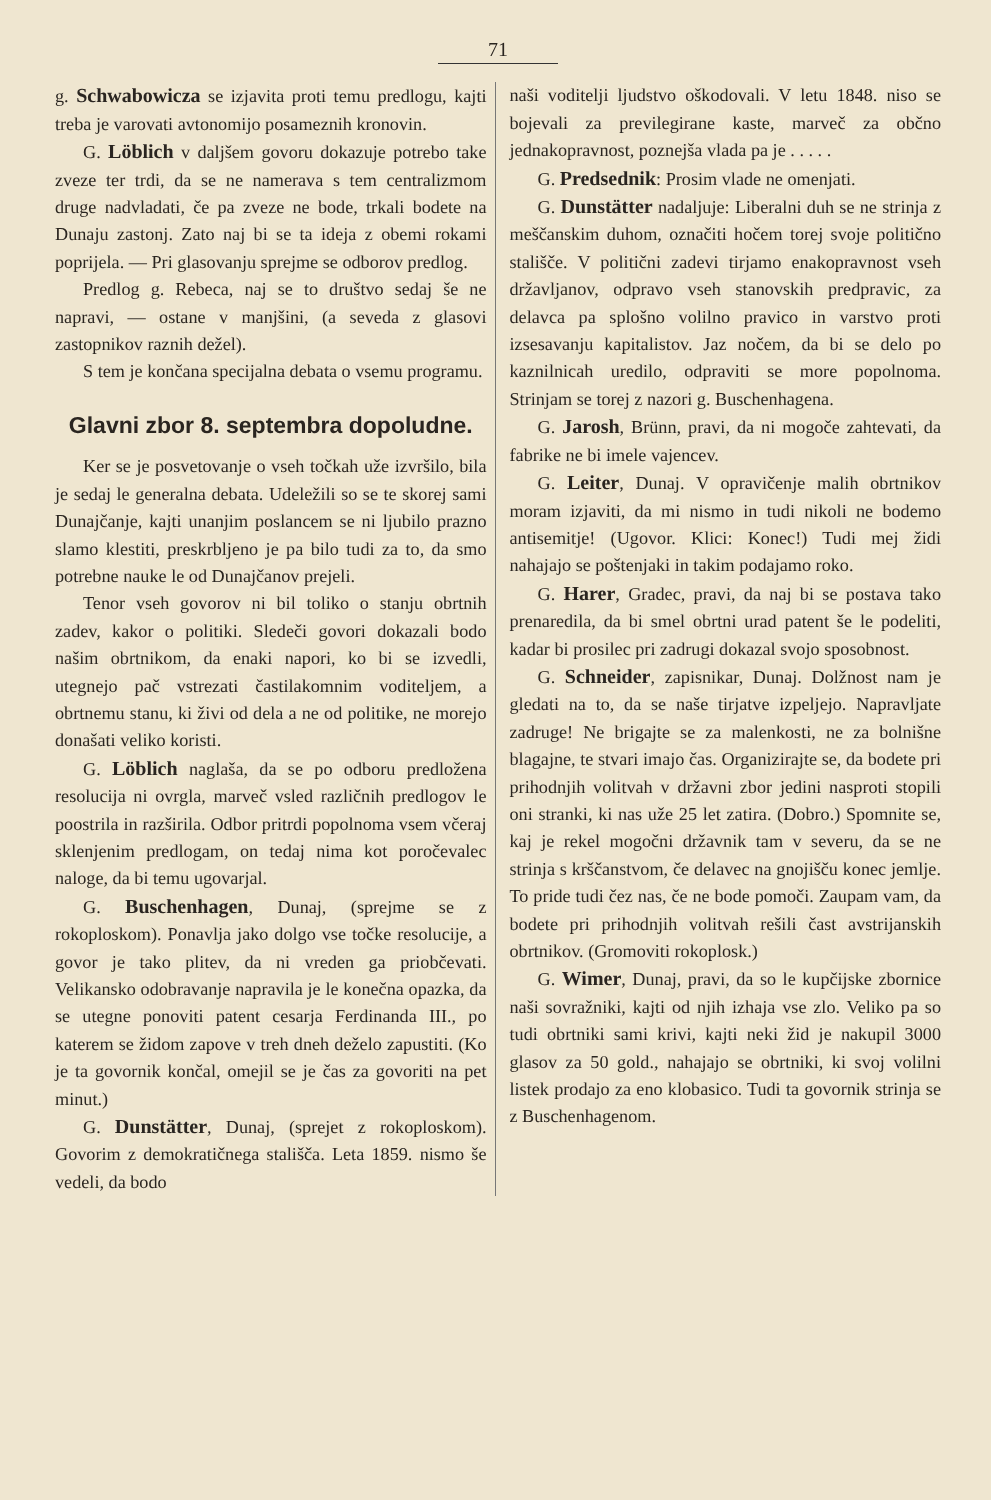71
g. Schwabowicza se izjavita proti temu predlogu, kajti treba je varovati avtonomijo posameznih kronovin.
G. Löblich v daljšem govoru dokazuje potrebo take zveze ter trdi, da se ne namerava s tem centralizmom druge nadvladati, če pa zveze ne bode, trkali bodete na Dunaju zastonj. Zato naj bi se ta ideja z obemi rokami poprijela. — Pri glasovanju sprejme se odborov predlog.
Predlog g. Rebeca, naj se to društvo sedaj še ne napravi, — ostane v manjšini, (a seveda z glasovi zastopnikov raznih dežel).
S tem je končana specijalna debata o vsemu programu.
Glavni zbor 8. septembra dopoludne.
Ker se je posvetovanje o vseh točkah uže izvršilo, bila je sedaj le generalna debata. Udeležili so se te skorej sami Dunajčanje, kajti unanjim poslancem se ni ljubilo prazno slamo klestiti, preskrbljeno je pa bilo tudi za to, da smo potrebne nauke le od Dunajčanov prejeli.
Tenor vseh govorov ni bil toliko o stanju obrtnih zadev, kakor o politiki. Sledeči govori dokazali bodo našim obrtnikom, da enaki napori, ko bi se izvedli, utegnejo pač vstrezati častilakomnim voditeljem, a obrtnemu stanu, ki živi od dela a ne od politike, ne morejo donašati veliko koristi.
G. Löblich naglaša, da se po odboru predložena resolucija ni ovrgla, marveč vsled različnih predlogov le poostrila in razširila. Odbor pritrdi popolnoma vsem včeraj sklenjenim predlogam, on tedaj nima kot poročevalec naloge, da bi temu ugovarjal.
G. Buschenhagen, Dunaj, (sprejme se z rokoploskom). Ponavlja jako dolgo vse točke resolucije, a govor je tako plitev, da ni vreden ga priobčevati. Velikansko odobravanje napravila je le konečna opazka, da se utegne ponoviti patent cesarja Ferdinanda III., po katerem se židom zapove v treh dneh deželo zapustiti. (Ko je ta govornik končal, omejil se je čas za govoriti na pet minut.)
G. Dunstätter, Dunaj, (sprejet z rokoploskom). Govorim z demokratičnega stališča. Leta 1859. nismo še vedeli, da bodo
naši voditelji ljudstvo oškodovali. V letu 1848. niso se bojevali za previlegirane kaste, marveč za občno jednakopravnost, poznejša vlada pa je . . . . .
G. Predsednik: Prosim vlade ne omenjati.
G. Dunstätter nadaljuje: Liberalni duh se ne strinja z meščanskim duhom, označiti hočem torej svoje politično stališče. V politični zadevi tirjamo enakopravnost vseh državljanov, odpravo vseh stanovskih predpravic, za delavca pa splošno volilno pravico in varstvo proti izsesavanju kapitalistov. Jaz nočem, da bi se delo po kaznilnicah uredilo, odpraviti se more popolnoma. Strinjam se torej z nazori g. Buschenhagena.
G. Jarosh, Brünn, pravi, da ni mogoče zahtevati, da fabrike ne bi imele vajencev.
G. Leiter, Dunaj. V opravičenje malih obrtnikov moram izjaviti, da mi nismo in tudi nikoli ne bodemo antisemitje! (Ugovor. Klici: Konec!) Tudi mej židi nahajajo se poštenjaki in takim podajamo roko.
G. Harer, Gradec, pravi, da naj bi se postava tako prenaredila, da bi smel obrtni urad patent še le podeliti, kadar bi prosilec pri zadrugi dokazal svojo sposobnost.
G. Schneider, zapisnikar, Dunaj. Dolžnost nam je gledati na to, da se naše tirjatve izpeljejo. Napravljate zadruge! Ne brigajte se za malenkosti, ne za bolnišne blagajne, te stvari imajo čas. Organizirajte se, da bodete pri prihodnjih volitvah v državni zbor jedini nasproti stopili oni stranki, ki nas uže 25 let zatira. (Dobro.) Spomnite se, kaj je rekel mogočni državnik tam v severu, da se ne strinja s krščanstvom, če delavec na gnojišču konec jemlje. To pride tudi čez nas, če ne bode pomoči. Zaupam vam, da bodete pri prihodnjih volitvah rešili čast avstrijanskih obrtnikov. (Gromoviti rokoplosk.)
G. Wimer, Dunaj, pravi, da so le kupčijske zbornice naši sovražniki, kajti od njih izhaja vse zlo. Veliko pa so tudi obrtniki sami krivi, kajti neki žid je nakupil 3000 glasov za 50 gold., nahajajo se obrtniki, ki svoj volilni listek prodajo za eno klobasico. Tudi ta govornik strinja se z Buschenhagenom.